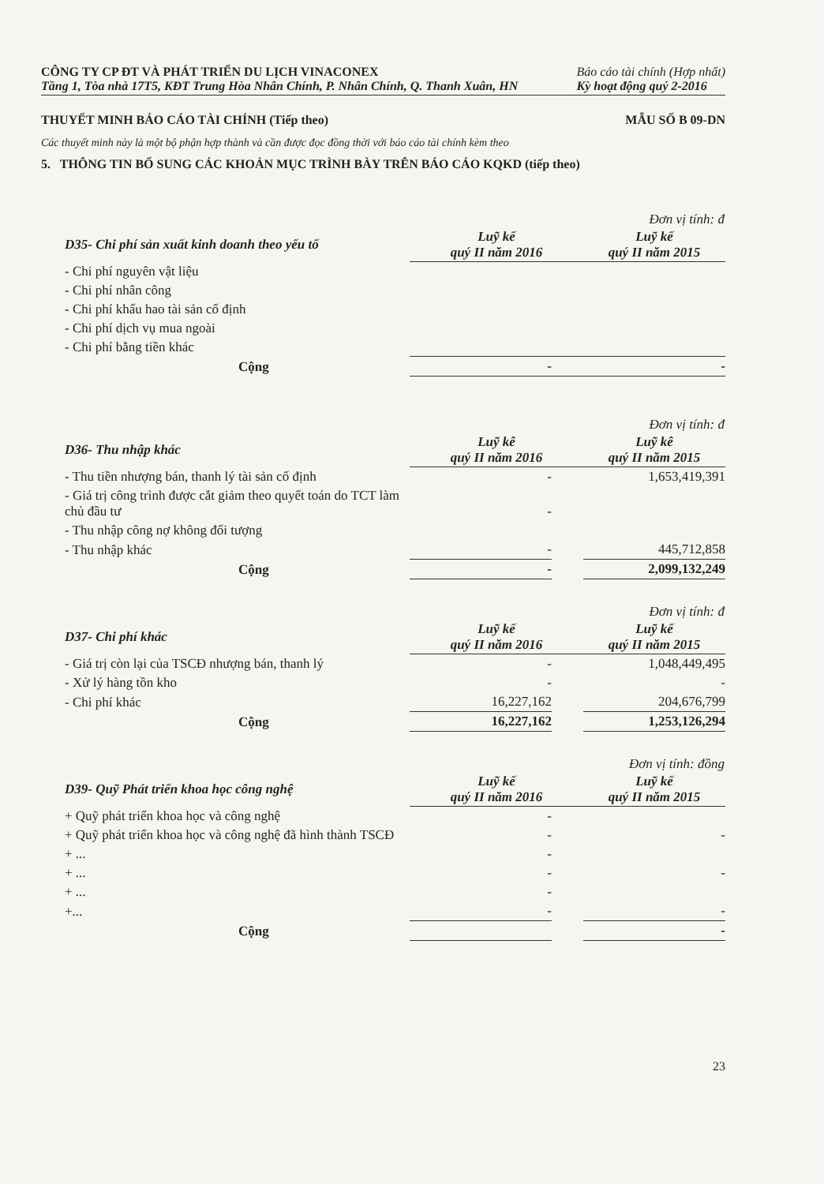CÔNG TY CP ĐT VÀ PHÁT TRIỂN DU LỊCH VINACONEX
Tầng 1, Tòa nhà 17T5, KĐT Trung Hòa Nhân Chính, P. Nhân Chính, Q. Thanh Xuân, HN
Báo cáo tài chính (Hợp nhất)
Kỳ hoạt động quý 2-2016
THUYẾT MINH BÁO CÁO TÀI CHÍNH (Tiếp theo) MẪU SỐ B 09-DN
Các thuyết minh này là một bộ phận hợp thành và cần được đọc đồng thời với báo cáo tài chính kèm theo
5. THÔNG TIN BỔ SUNG CÁC KHOẢN MỤC TRÌNH BÀY TRÊN BÁO CÁO KQKD (tiếp theo)
| | | | Đơn vị tính: đ |
| --- | --- | --- | --- |
| D35- Chi phí sản xuất kinh doanh theo yếu tố | Luỹ kế quý II năm 2016 | | Luỹ kế quý II năm 2015 |
| - Chi phí nguyên vật liệu | | | |
| - Chi phí nhân công | | | |
| - Chi phí khấu hao tài sản cố định | | | |
| - Chi phí dịch vụ mua ngoài | | | |
| - Chi phí bằng tiền khác | | | |
| Cộng | - | | - |
| | | | Đơn vị tính: đ |
| --- | --- | --- | --- |
| D36- Thu nhập khác | Luỹ kê quý II năm 2016 | | Luỹ kê quý II năm 2015 |
| - Thu tiền nhượng bán, thanh lý tài sản cố định | - | | 1,653,419,391 |
| - Giá trị công trình được cắt giảm theo quyết toán do TCT làm chủ đầu tư | - | | |
| - Thu nhập công nợ không đối tượng | | | |
| - Thu nhập khác | - | | 445,712,858 |
| Cộng | - | | 2,099,132,249 |
| | | | Đơn vị tính: đ |
| --- | --- | --- | --- |
| D37- Chi phí khác | Luỹ kế quý II năm 2016 | | Luỹ kế quý II năm 2015 |
| - Giá trị còn lại của TSCĐ nhượng bán, thanh lý | - | | 1,048,449,495 |
| - Xử lý hàng tồn kho | - | | - |
| - Chi phí khác | 16,227,162 | | 204,676,799 |
| Cộng | 16,227,162 | | 1,253,126,294 |
| | | | Đơn vị tính: đồng |
| --- | --- | --- | --- |
| D39- Quỹ Phát triển khoa học công nghệ | Luỹ kế quý II năm 2016 | | Luỹ kế quý II năm 2015 |
| + Quỹ phát triển khoa học và công nghệ | - | | |
| + Quỹ phát triển khoa học và công nghệ đã hình thành TSCĐ | - | | - |
| + ... | - | | |
| + ... | - | | - |
| + ... | - | | |
| +... | - | | - |
| Cộng | | | - |
23